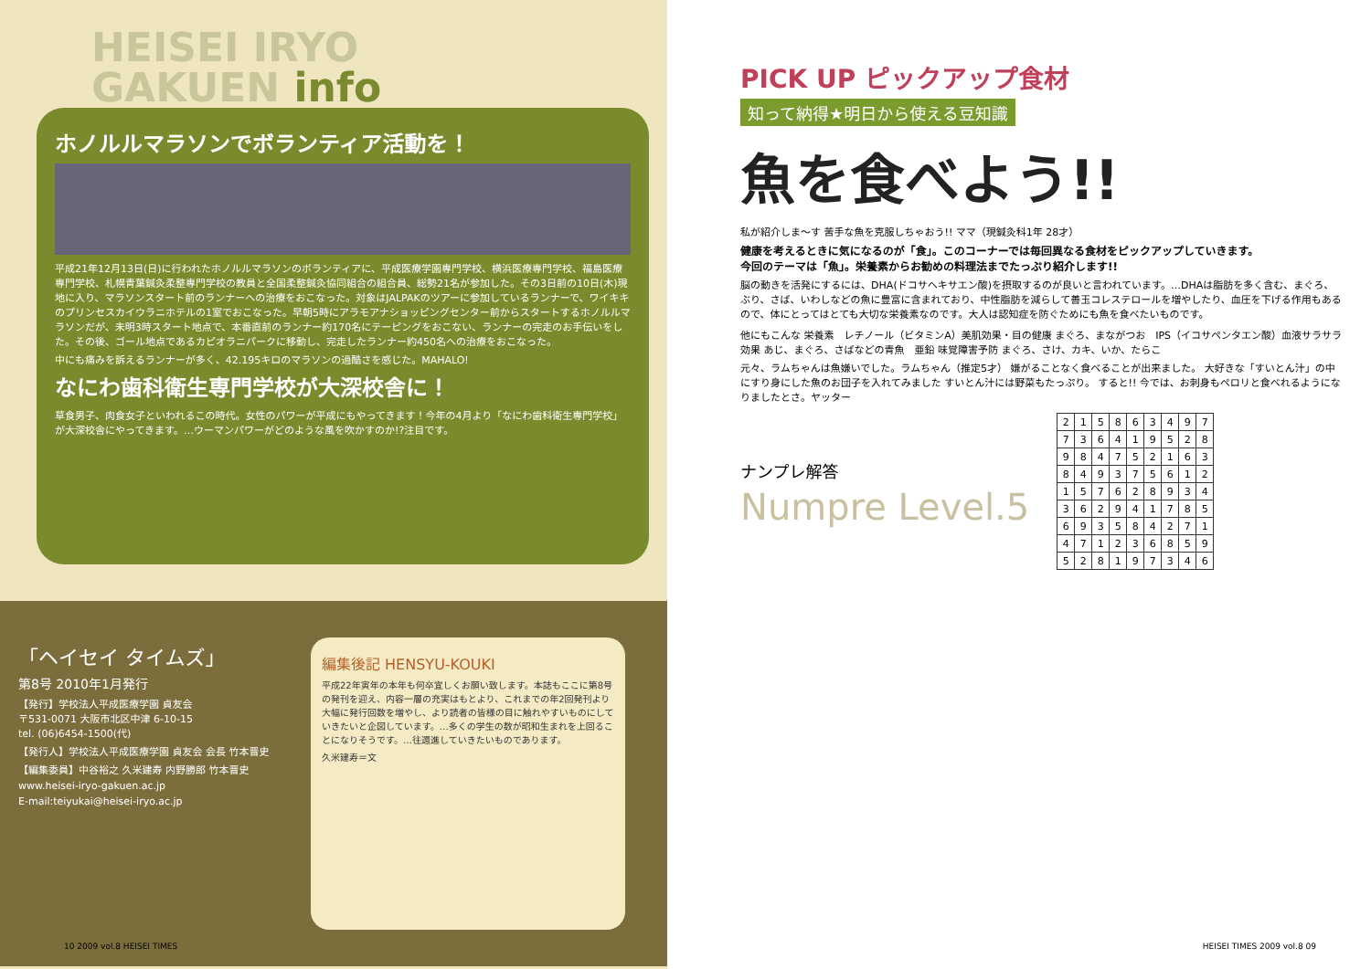HEISEI IRYO
GAKUEN info
ホノルルマラソンでボランティア活動を！
平成21年12月13日(日)に行われたホノルルマラソンのボランティアに、平成医療学園専門学校、横浜医療専門学校、福島医療専門学校、札幌青葉鍼灸柔整専門学校の教員と全国柔整鍼灸協同組合の組合員、総勢21名が参加した。その3日前の10日(木)現地に入り、マラソンスタート前のランナーへの治療をおこなった。対象はJALPAKのツアーに参加しているランナーで、ワイキキのプリンセスカイウラニホテルの1室でおこなった。早朝5時にアラモアナショッピングセンター前からスタートするホノルルマラソンだが、未明3時スタート地点で、本番直前のランナー約170名にテーピングをおこない、ランナーの完走のお手伝いをした。その後、ゴール地点であるカピオラニパークに移動し、完走したランナー約450名への治療をおこなった。
中にも痛みを訴えるランナーが多く、42.195キロのマラソンの過酷さを感じた。MAHALO!
なにわ歯科衛生専門学校が大深校舎に！
草食男子、肉食女子といわれるこの時代。女性のパワーが平成にもやってきます！今年の4月より「なにわ歯科衛生専門学校」が大深校舎にやってきます。…ウーマンパワーがどのような風を吹かすのか!?注目です。
「ヘイセイ タイムズ」
第8号 2010年1月発行
【発行】学校法人平成医療学園 貞友会
〒531-0071 大阪市北区中津 6-10-15
tel. (06)6454-1500(代)
【発行人】学校法人平成医療学園 貞友会 会長 竹本晋史
【編集委員】中谷裕之 久米建寿 内野勝郎 竹本晋史
www.heisei-iryo-gakuen.ac.jp
E-mail:teiyukai@heisei-iryo.ac.jp
編集後記 HENSYU-KOUKI
平成22年寅年の本年も何卒宜しくお願い致します。本誌もここに第8号の発刊を迎え、内容一層の充実はもとより、これまでの年2回発刊より大幅に発行回数を増やし、より読者の皆様の目に触れやすいものにしていきたいと企図しています。…多くの学生の数が昭和生まれを上回ることになりそうです。…往還進していきたいものであります。
久米建寿＝文
10 2009 vol.8 HEISEI TIMES
PICK UP ピックアップ食材
知って納得★明日から使える豆知識
魚を食べよう!!
私が紹介しま～す 苦手な魚を克服しちゃおう!! ママ（現鍼灸科1年 28才）
健康を考えるときに気になるのが「食」。このコーナーでは毎回異なる食材をピックアップしていきます。
今回のテーマは「魚」。栄養素からお勧めの料理法までたっぷり紹介します!!
脳の動きを活発にするには、DHA(ドコサヘキサエン酸)を摂取するのが良いと言われています。…DHAは脂肪を多く含む、まぐろ、ぶり、さば、いわしなどの魚に豊富に含まれており、中性脂肪を減らして善玉コレステロールを増やしたり、血圧を下げる作用もあるので、体にとってはとても大切な栄養素なのです。大人は認知症を防ぐためにも魚を食べたいものです。
他にもこんな 栄養素　レチノール（ビタミンA）美肌効果・目の健康 まぐろ、まながつお　IPS（イコサペンタエン酸）血液サラサラ効果 あじ、まぐろ、さばなどの青魚　亜鉛 味覚障害予防 まぐろ、さけ、カキ、いか、たらこ
元々、ラムちゃんは魚嫌いでした。ラムちゃん（推定5才） 嫌がることなく食べることが出来ました。 大好きな「すいとん汁」の中にすり身にした魚のお団子を入れてみました すいとん汁には野菜もたっぷり。 すると!! 今では、お刺身もペロリと食べれるようになりましたとさ。ヤッター
ナンプレ解答
Numpre Level.5
| 2 | 1 | 5 | 8 | 6 | 3 | 4 | 9 | 7 |
| 7 | 3 | 6 | 4 | 1 | 9 | 5 | 2 | 8 |
| 9 | 8 | 4 | 7 | 5 | 2 | 1 | 6 | 3 |
| 8 | 4 | 9 | 3 | 7 | 5 | 6 | 1 | 2 |
| 1 | 5 | 7 | 6 | 2 | 8 | 9 | 3 | 4 |
| 3 | 6 | 2 | 9 | 4 | 1 | 7 | 8 | 5 |
| 6 | 9 | 3 | 5 | 8 | 4 | 2 | 7 | 1 |
| 4 | 7 | 1 | 2 | 3 | 6 | 8 | 5 | 9 |
| 5 | 2 | 8 | 1 | 9 | 7 | 3 | 4 | 6 |
HEISEI TIMES 2009 vol.8 09